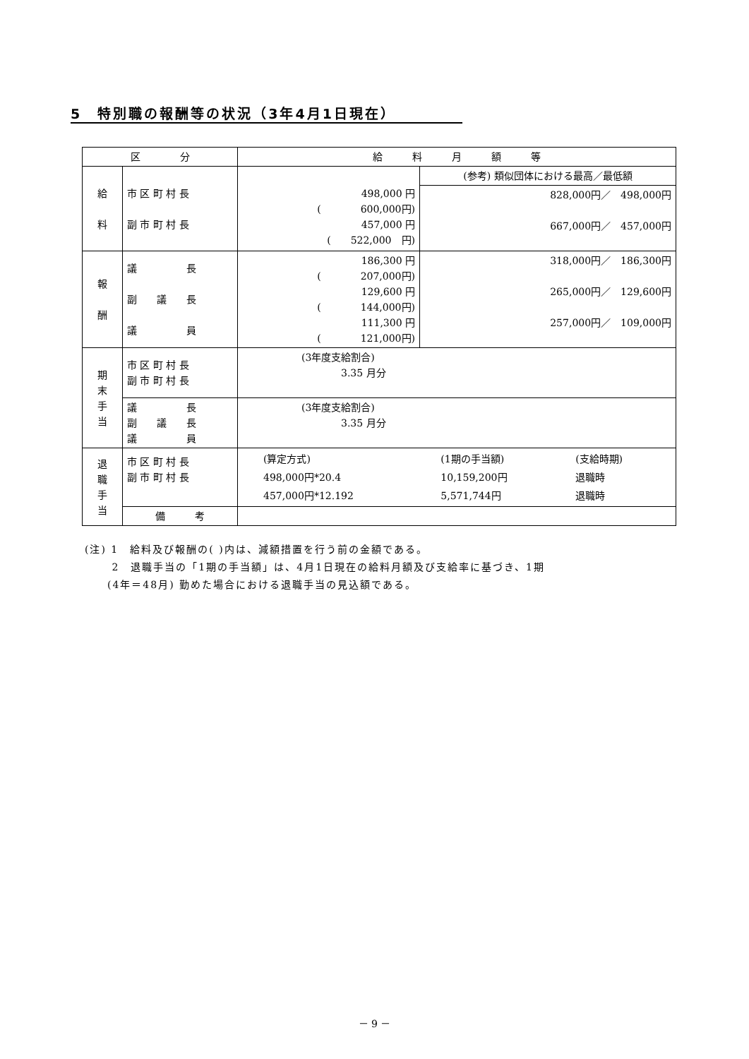5　特別職の報酬等の状況（3年4月1日現在）
| 区 分 | | 給 料 月 額 等 | |
| --- | --- | --- | --- |
| 給 料 | 市 区 町 村 長 副 市 町 村 長 | 498,000 円 ( 600,000円) 457,000 円 ( 522,000 円) | (参考) 類似団体における最高／最低額 |
| | | | 828,000円／ 498,000円 667,000円／ 457,000円 |
| 報 酬 | 議 長 副 議 長 議 員 | 186,300 円 ( 207,000円) 129,600 円 ( 144,000円) 111,300 円 ( 121,000円) | 318,000円／ 186,300円 265,000円／ 129,600円 257,000円／ 109,000円 |
| 期 末 手 当 | 市 区 町 村 長 副 市 町 村 長 | (3年度支給割合) 3.35 月分 | |
| | 議 長 副 議 長 議 員 | (3年度支給割合) 3.35 月分 | |
| 退 職 手 当 | 市 区 町 村 長 副 市 町 村 長 | / (算定方式) / (1期の手当額) / (支給時期) / / 498,000円*20.4 / 10,159,200円 / 退職時 / / 457,000円*12.192 / 5,571,744円 / 退職時 / | |
| | 備 考 | | |
(注) 1　給料及び報酬の( )内は、減額措置を行う前の金額である。
　　 2　退職手当の「1期の手当額」は、4月1日現在の給料月額及び支給率に基づき、1期
　　(4年＝48月) 勤めた場合における退職手当の見込額である。
－ 9 －